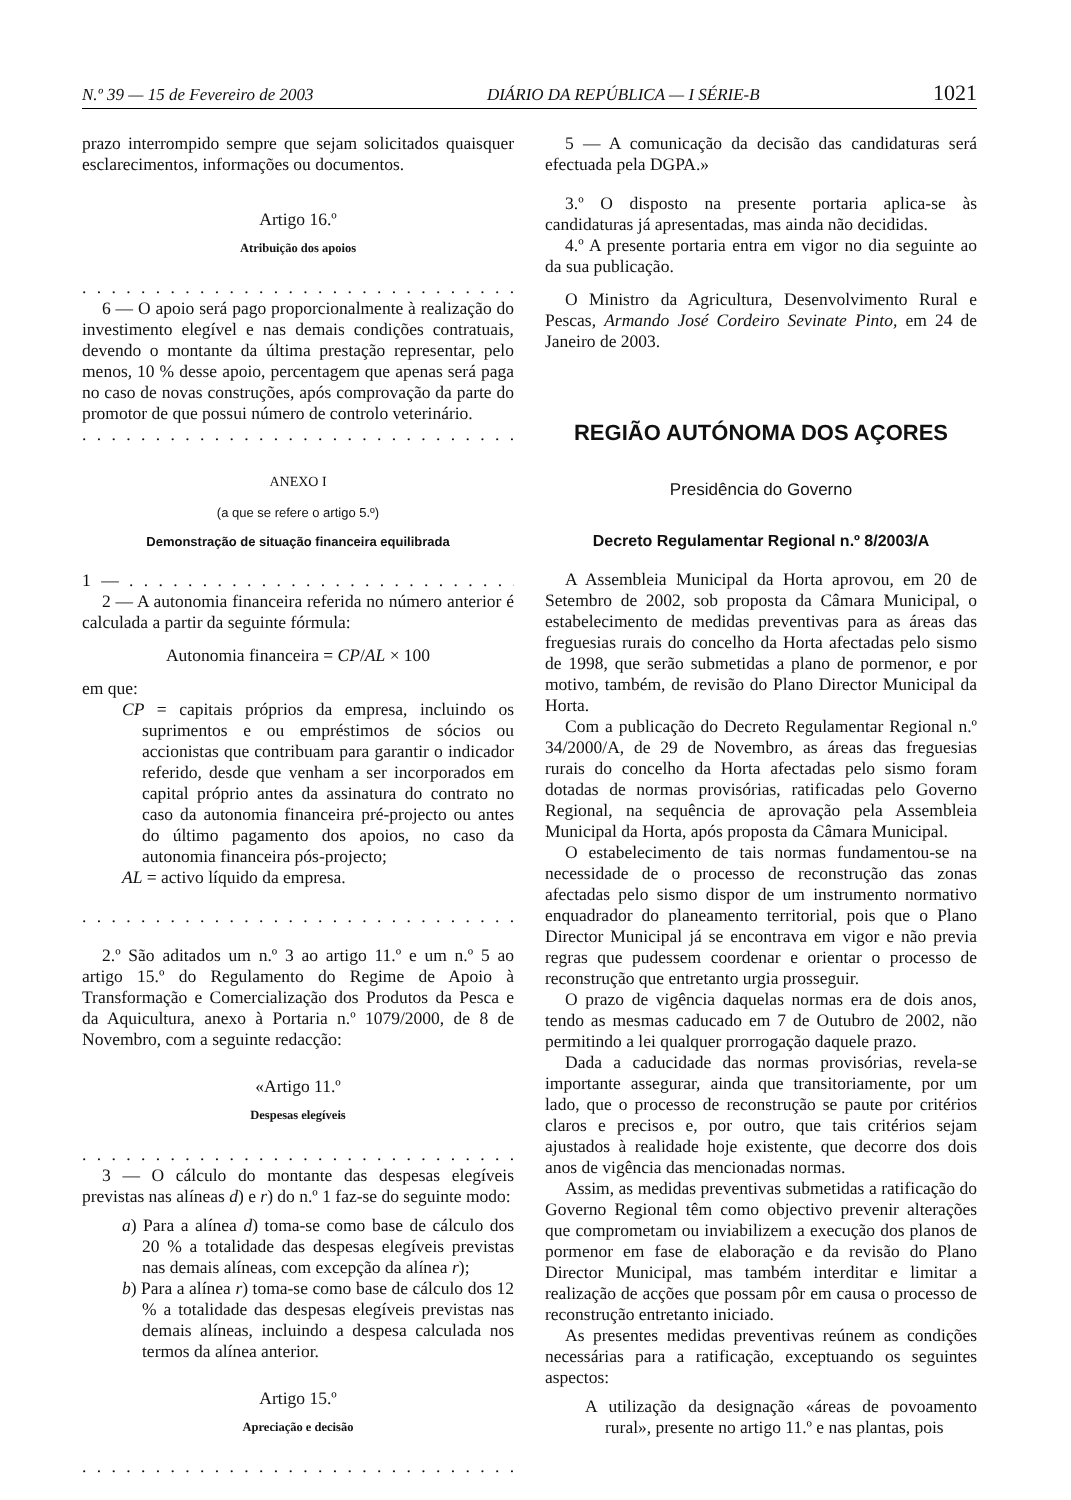N.º 39 — 15 de Fevereiro de 2003 DIÁRIO DA REPÚBLICA — I SÉRIE-B 1021
prazo interrompido sempre que sejam solicitados quaisquer esclarecimentos, informações ou documentos.
Artigo 16.º
Atribuição dos apoios
. . . . . . . . . . . . . . . . . . . . . . . . . . . . . . . . . . . . . . . . .
6 — O apoio será pago proporcionalmente à realização do investimento elegível e nas demais condições contratuais, devendo o montante da última prestação representar, pelo menos, 10 % desse apoio, percentagem que apenas será paga no caso de novas construções, após comprovação da parte do promotor de que possui número de controlo veterinário.
. . . . . . . . . . . . . . . . . . . . . . . . . . . . . . . . . . . . . . . . .
ANEXO I
(a que se refere o artigo 5.º)
Demonstração de situação financeira equilibrada
1 — . . . . . . . . . . . . . . . . . . . . . . . . . . . . . . . . . . . . . .
2 — A autonomia financeira referida no número anterior é calculada a partir da seguinte fórmula:
Autonomia financeira = CP/AL × 100
em que:
CP = capitais próprios da empresa, incluindo os suprimentos e ou empréstimos de sócios ou accionistas que contribuam para garantir o indicador referido, desde que venham a ser incorporados em capital próprio antes da assinatura do contrato no caso da autonomia financeira pré-projecto ou antes do último pagamento dos apoios, no caso da autonomia financeira pós-projecto;
AL = activo líquido da empresa.
. . . . . . . . . . . . . . . . . . . . . . . . . . . . . . . . . . . . . . . .»
2.º São aditados um n.º 3 ao artigo 11.º e um n.º 5 ao artigo 15.º do Regulamento do Regime de Apoio à Transformação e Comercialização dos Produtos da Pesca e da Aquicultura, anexo à Portaria n.º 1079/2000, de 8 de Novembro, com a seguinte redacção:
«Artigo 11.º
Despesas elegíveis
. . . . . . . . . . . . . . . . . . . . . . . . . . . . . . . . . . . . . . . . .
3 — O cálculo do montante das despesas elegíveis previstas nas alíneas d) e r) do n.º 1 faz-se do seguinte modo:
a) Para a alínea d) toma-se como base de cálculo dos 20 % a totalidade das despesas elegíveis previstas nas demais alíneas, com excepção da alínea r);
b) Para a alínea r) toma-se como base de cálculo dos 12 % a totalidade das despesas elegíveis previstas nas demais alíneas, incluindo a despesa calculada nos termos da alínea anterior.
Artigo 15.º
Apreciação e decisão
. . . . . . . . . . . . . . . . . . . . . . . . . . . . . . . . . . . . . . . . .
5 — A comunicação da decisão das candidaturas será efectuada pela DGPA.»
3.º O disposto na presente portaria aplica-se às candidaturas já apresentadas, mas ainda não decididas.
4.º A presente portaria entra em vigor no dia seguinte ao da sua publicação.
O Ministro da Agricultura, Desenvolvimento Rural e Pescas, Armando José Cordeiro Sevinate Pinto, em 24 de Janeiro de 2003.
REGIÃO AUTÓNOMA DOS AÇORES
Presidência do Governo
Decreto Regulamentar Regional n.º 8/2003/A
A Assembleia Municipal da Horta aprovou, em 20 de Setembro de 2002, sob proposta da Câmara Municipal, o estabelecimento de medidas preventivas para as áreas das freguesias rurais do concelho da Horta afectadas pelo sismo de 1998, que serão submetidas a plano de pormenor, e por motivo, também, de revisão do Plano Director Municipal da Horta.
Com a publicação do Decreto Regulamentar Regional n.º 34/2000/A, de 29 de Novembro, as áreas das freguesias rurais do concelho da Horta afectadas pelo sismo foram dotadas de normas provisórias, ratificadas pelo Governo Regional, na sequência de aprovação pela Assembleia Municipal da Horta, após proposta da Câmara Municipal.
O estabelecimento de tais normas fundamentou-se na necessidade de o processo de reconstrução das zonas afectadas pelo sismo dispor de um instrumento normativo enquadrador do planeamento territorial, pois que o Plano Director Municipal já se encontrava em vigor e não previa regras que pudessem coordenar e orientar o processo de reconstrução que entretanto urgia prosseguir.
O prazo de vigência daquelas normas era de dois anos, tendo as mesmas caducado em 7 de Outubro de 2002, não permitindo a lei qualquer prorrogação daquele prazo.
Dada a caducidade das normas provisórias, revela-se importante assegurar, ainda que transitoriamente, por um lado, que o processo de reconstrução se paute por critérios claros e precisos e, por outro, que tais critérios sejam ajustados à realidade hoje existente, que decorre dos dois anos de vigência das mencionadas normas.
Assim, as medidas preventivas submetidas a ratificação do Governo Regional têm como objectivo prevenir alterações que comprometam ou inviabilizem a execução dos planos de pormenor em fase de elaboração e da revisão do Plano Director Municipal, mas também interditar e limitar a realização de acções que possam pôr em causa o processo de reconstrução entretanto iniciado.
As presentes medidas preventivas reúnem as condições necessárias para a ratificação, exceptuando os seguintes aspectos:
A utilização da designação «áreas de povoamento rural», presente no artigo 11.º e nas plantas, pois